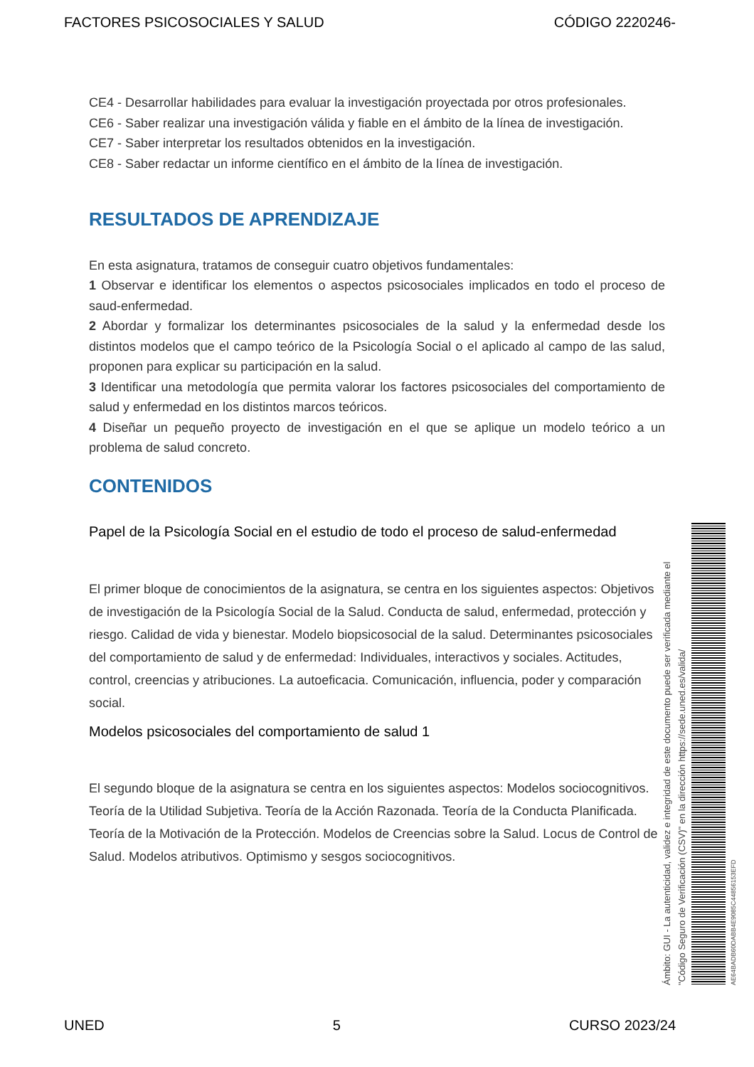FACTORES PSICOSOCIALES Y SALUD CÓDIGO 2220246-
CE4 - Desarrollar habilidades para evaluar la investigación proyectada por otros profesionales.
CE6 - Saber realizar una investigación válida y fiable en el ámbito de la línea de investigación.
CE7 - Saber interpretar los resultados obtenidos en la investigación.
CE8 - Saber redactar un informe científico en el ámbito de la línea de investigación.
RESULTADOS DE APRENDIZAJE
En esta asignatura, tratamos de conseguir cuatro objetivos fundamentales:
1 Observar e identificar los elementos o aspectos psicosociales implicados en todo el proceso de saud-enfermedad.
2 Abordar y formalizar los determinantes psicosociales de la salud y la enfermedad desde los distintos modelos que el campo teórico de la Psicología Social o el aplicado al campo de las salud, proponen para explicar su participación en la salud.
3 Identificar una metodología que permita valorar los factores psicosociales del comportamiento de salud y enfermedad en los distintos marcos teóricos.
4 Diseñar un pequeño proyecto de investigación en el que se aplique un modelo teórico a un problema de salud concreto.
CONTENIDOS
Papel de la Psicología Social en el estudio de todo el proceso de salud-enfermedad
El primer bloque de conocimientos de la asignatura, se centra en los siguientes aspectos: Objetivos de investigación de la Psicología Social de la Salud. Conducta de salud, enfermedad, protección y riesgo. Calidad de vida y bienestar. Modelo biopsicosocial de la salud. Determinantes psicosociales del comportamiento de salud y de enfermedad: Individuales, interactivos y sociales. Actitudes, control, creencias y atribuciones. La autoeficacia. Comunicación, influencia, poder y comparación social.
Modelos psicosociales del comportamiento de salud 1
El segundo bloque de la asignatura se centra en los siguientes aspectos: Modelos sociocognitivos. Teoría de la Utilidad Subjetiva. Teoría de la Acción Razonada. Teoría de la Conducta Planificada. Teoría de la Motivación de la Protección. Modelos de Creencias sobre la Salud. Locus de Control de Salud. Modelos atributivos. Optimismo y sesgos sociocognitivos.
Ámbito: GUI - La autenticidad, validez e integridad de este documento puede ser verificada mediante el
"Código Seguro de Verificación (CSV)" en la dirección https://sede.uned.es/valida/
AE64BADB60DABB4E9085C44856153EFD
UNED 5 CURSO 2023/24